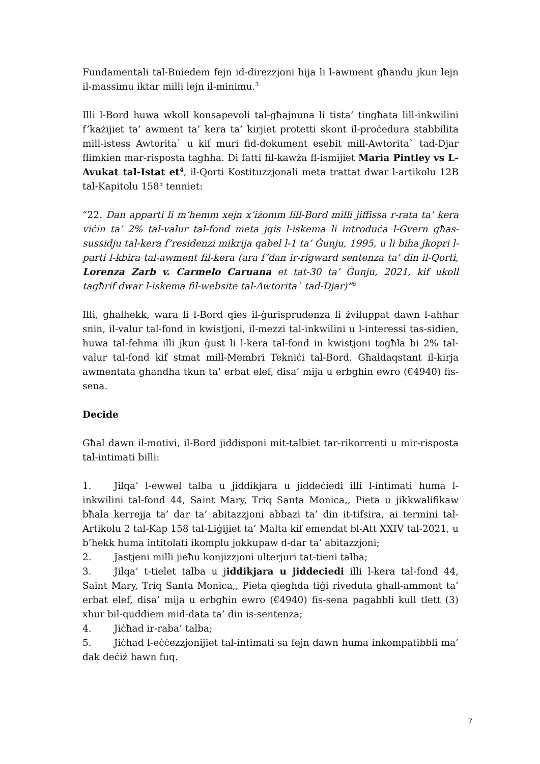Fundamentali tal-Bniedem fejn id-direzzjoni hija li l-awment għandu jkun lejn il-massimu iktar milli lejn il-minimu.<sup>3</sup>
Illi l-Bord huwa wkoll konsapevoli tal-għajnuna li tista’ tingħata lill-inkwilini f’każijiet ta’ awment ta’ kera ta’ kirjiet protetti skont il-proċedura stabbilita mill-istess Awtorita` u kif muri fid-dokument esebit mill-Awtorita` tad-Djar flimkien mar-risposta tagħha. Di fatti fil-kawża fl-ismijiet Maria Pintley vs L-Avukat tal-Istat et<sup>4</sup>, il-Qorti Kostituzzjonali meta trattat dwar l-artikolu 12B tal-Kapitolu 158<sup>5</sup> tenniet:
“22. Dan apparti li m’hemm xejn x’iżomm lill-Bord milli jiffissa r-rata ta’ kera viċin ta’ 2% tal-valur tal-fond meta jqis l-iskema li introduċa l-Gvern għas-sussidju tal-kera f’residenzi mikrija qabel l-1 ta’ Ġunju, 1995, u li biha jkopri l-parti l-kbira tal-awment fil-kera (ara f’dan ir-rigward sentenza ta’ din il-Qorti, Lorenza Zarb v. Carmelo Caruana et tat-30 ta’ Ġunju, 2021, kif ukoll tagħrif dwar l-iskema fil-website tal-Awtorita` tad-Djar)”<sup>6</sup>
Illi, għalhekk, wara li l-Bord qies il-ġurisprudenza li żviluppat dawn l-aħħar snin, il-valur tal-fond in kwistjoni, il-mezzi tal-inkwilini u l-interessi tas-sidien, huwa tal-fehma illi jkun ġust li l-kera tal-fond in kwistjoni togħla bi 2% tal-valur tal-fond kif stmat mill-Membri Tekniċi tal-Bord. Għaldaqstant il-kirja awmentata għandha tkun ta’ erbat elef, disa’ mija u erbgħin ewro (€4940) fis-sena.
Decide
Għal dawn il-motivi, il-Bord jiddisponi mit-talbiet tar-rikorrenti u mir-risposta tal-intimati billi:
1. Jilqa’ l-ewwel talba u jiddikjara u jiddeċiedi illi l-intimati huma l-inkwilini tal-fond 44, Saint Mary, Triq Santa Monica,, Pieta u jikkwalifikaw bħala kerrejja ta’ dar ta’ abitazzjoni abbazi ta’ din it-tifsira, ai termini tal-Artikolu 2 tal-Kap 158 tal-Liġijiet ta’ Malta kif emendat bl-Att XXIV tal-2021, u b’hekk huma intitolati ikomplu jokkupaw d-dar ta’ abitazzjoni;
2. Jastjeni milli jieħu konjizzjoni ulterjuri tat-tieni talba;
3. Jilqa’ t-tielet talba u jiddikjara u jiddeciedi illi l-kera tal-fond 44, Saint Mary, Triq Santa Monica,, Pieta qiegħda tiġi riveduta ghall-ammont ta’ erbat elef, disa’ mija u erbgħin ewro (€4940) fis-sena pagabbli kull tlett (3) xhur bil-quddiem mid-data ta’ din is-sentenza;
4. Jiċħad ir-raba’ talba;
5. Jiċħad l-eċċezzjonijiet tal-intimati sa fejn dawn huma inkompatibbli ma’ dak deċiż hawn fuq.
7